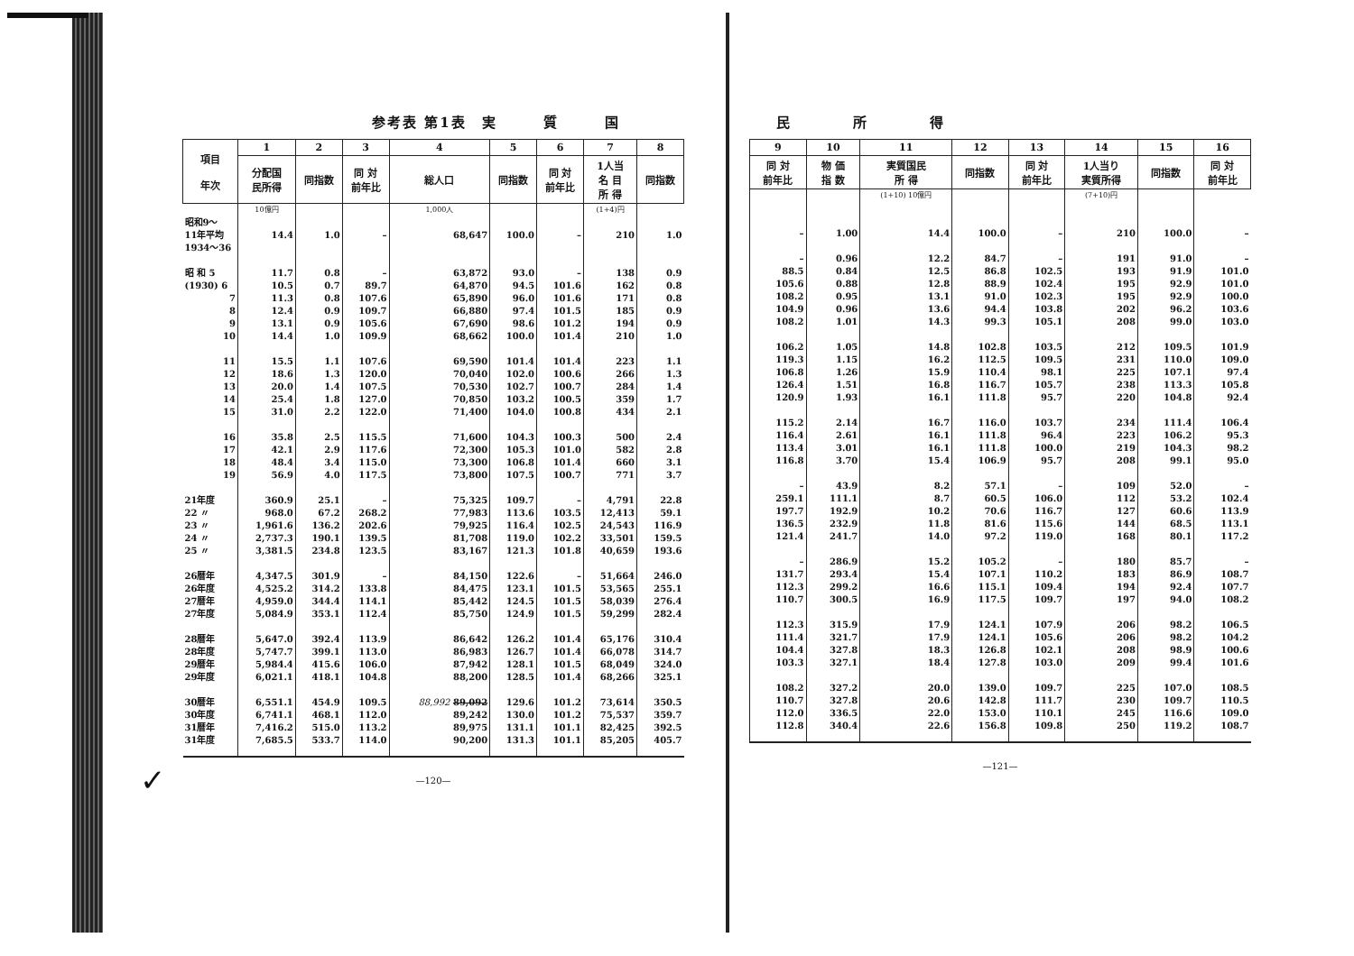✓
参考表 第1表　実　　　質　　　国
| 項目 年次 | 1 | 2 | 3 | 4 | 5 | 6 | 7 | 8 |
| --- | --- | --- | --- | --- | --- | --- | --- | --- |
| | 分配国 民所得 | 同指数 | 同 対 前年比 | 総人口 | 同指数 | 同 対 前年比 | 1人当 名 目 所 得 | 同指数 |
| | 10億円 | | | 1,000人 | | | (1+4)円 | |
| 昭和9～ 11年平均 1934～36 | 14.4 | 1.0 | – | 68,647 | 100.0 | – | 210 | 1.0 |
| 昭 和 5 | 11.7 | 0.8 | – | 63,872 | 93.0 | – | 138 | 0.9 |
| (1930) 6 | 10.5 | 0.7 | 89.7 | 64,870 | 94.5 | 101.6 | 162 | 0.8 |
| 7 | 11.3 | 0.8 | 107.6 | 65,890 | 96.0 | 101.6 | 171 | 0.8 |
| 8 | 12.4 | 0.9 | 109.7 | 66,880 | 97.4 | 101.5 | 185 | 0.9 |
| 9 | 13.1 | 0.9 | 105.6 | 67,690 | 98.6 | 101.2 | 194 | 0.9 |
| 10 | 14.4 | 1.0 | 109.9 | 68,662 | 100.0 | 101.4 | 210 | 1.0 |
| 11 | 15.5 | 1.1 | 107.6 | 69,590 | 101.4 | 101.4 | 223 | 1.1 |
| 12 | 18.6 | 1.3 | 120.0 | 70,040 | 102.0 | 100.6 | 266 | 1.3 |
| 13 | 20.0 | 1.4 | 107.5 | 70,530 | 102.7 | 100.7 | 284 | 1.4 |
| 14 | 25.4 | 1.8 | 127.0 | 70,850 | 103.2 | 100.5 | 359 | 1.7 |
| 15 | 31.0 | 2.2 | 122.0 | 71,400 | 104.0 | 100.8 | 434 | 2.1 |
| 16 | 35.8 | 2.5 | 115.5 | 71,600 | 104.3 | 100.3 | 500 | 2.4 |
| 17 | 42.1 | 2.9 | 117.6 | 72,300 | 105.3 | 101.0 | 582 | 2.8 |
| 18 | 48.4 | 3.4 | 115.0 | 73,300 | 106.8 | 101.4 | 660 | 3.1 |
| 19 | 56.9 | 4.0 | 117.5 | 73,800 | 107.5 | 100.7 | 771 | 3.7 |
| 21年度 | 360.9 | 25.1 | – | 75,325 | 109.7 | – | 4,791 | 22.8 |
| 22 〃 | 968.0 | 67.2 | 268.2 | 77,983 | 113.6 | 103.5 | 12,413 | 59.1 |
| 23 〃 | 1,961.6 | 136.2 | 202.6 | 79,925 | 116.4 | 102.5 | 24,543 | 116.9 |
| 24 〃 | 2,737.3 | 190.1 | 139.5 | 81,708 | 119.0 | 102.2 | 33,501 | 159.5 |
| 25 〃 | 3,381.5 | 234.8 | 123.5 | 83,167 | 121.3 | 101.8 | 40,659 | 193.6 |
| 26暦年 | 4,347.5 | 301.9 | – | 84,150 | 122.6 | – | 51,664 | 246.0 |
| 26年度 | 4,525.2 | 314.2 | 133.8 | 84,475 | 123.1 | 101.5 | 53,565 | 255.1 |
| 27暦年 | 4,959.0 | 344.4 | 114.1 | 85,442 | 124.5 | 101.5 | 58,039 | 276.4 |
| 27年度 | 5,084.9 | 353.1 | 112.4 | 85,750 | 124.9 | 101.5 | 59,299 | 282.4 |
| 28暦年 | 5,647.0 | 392.4 | 113.9 | 86,642 | 126.2 | 101.4 | 65,176 | 310.4 |
| 28年度 | 5,747.7 | 399.1 | 113.0 | 86,983 | 126.7 | 101.4 | 66,078 | 314.7 |
| 29暦年 | 5,984.4 | 415.6 | 106.0 | 87,942 | 128.1 | 101.5 | 68,049 | 324.0 |
| 29年度 | 6,021.1 | 418.1 | 104.8 | 88,200 | 128.5 | 101.4 | 68,266 | 325.1 |
| 30暦年 | 6,551.1 | 454.9 | 109.5 | 88,992 89,092 | 129.6 | 101.2 | 73,614 | 350.5 |
| 30年度 | 6,741.1 | 468.1 | 112.0 | 89,242 | 130.0 | 101.2 | 75,537 | 359.7 |
| 31暦年 | 7,416.2 | 515.0 | 113.2 | 89,975 | 131.1 | 101.1 | 82,425 | 392.5 |
| 31年度 | 7,685.5 | 533.7 | 114.0 | 90,200 | 131.3 | 101.1 | 85,205 | 405.7 |
—120—
民　　　　所　　　　得
| 9 | 10 | 11 | 12 | 13 | 14 | 15 | 16 |
| --- | --- | --- | --- | --- | --- | --- | --- |
| 同 対 前年比 | 物 価 指 数 | 実質国民 所 得 | 同指数 | 同 対 前年比 | 1人当り 実質所得 | 同指数 | 同 対 前年比 |
| | | (1+10) 10億円 | | | (7+10)円 | | |
| – | 1.00 | 14.4 | 100.0 | – | 210 | 100.0 | – |
| – | 0.96 | 12.2 | 84.7 | – | 191 | 91.0 | – |
| 88.5 | 0.84 | 12.5 | 86.8 | 102.5 | 193 | 91.9 | 101.0 |
| 105.6 | 0.88 | 12.8 | 88.9 | 102.4 | 195 | 92.9 | 101.0 |
| 108.2 | 0.95 | 13.1 | 91.0 | 102.3 | 195 | 92.9 | 100.0 |
| 104.9 | 0.96 | 13.6 | 94.4 | 103.8 | 202 | 96.2 | 103.6 |
| 108.2 | 1.01 | 14.3 | 99.3 | 105.1 | 208 | 99.0 | 103.0 |
| 106.2 | 1.05 | 14.8 | 102.8 | 103.5 | 212 | 109.5 | 101.9 |
| 119.3 | 1.15 | 16.2 | 112.5 | 109.5 | 231 | 110.0 | 109.0 |
| 106.8 | 1.26 | 15.9 | 110.4 | 98.1 | 225 | 107.1 | 97.4 |
| 126.4 | 1.51 | 16.8 | 116.7 | 105.7 | 238 | 113.3 | 105.8 |
| 120.9 | 1.93 | 16.1 | 111.8 | 95.7 | 220 | 104.8 | 92.4 |
| 115.2 | 2.14 | 16.7 | 116.0 | 103.7 | 234 | 111.4 | 106.4 |
| 116.4 | 2.61 | 16.1 | 111.8 | 96.4 | 223 | 106.2 | 95.3 |
| 113.4 | 3.01 | 16.1 | 111.8 | 100.0 | 219 | 104.3 | 98.2 |
| 116.8 | 3.70 | 15.4 | 106.9 | 95.7 | 208 | 99.1 | 95.0 |
| – | 43.9 | 8.2 | 57.1 | – | 109 | 52.0 | – |
| 259.1 | 111.1 | 8.7 | 60.5 | 106.0 | 112 | 53.2 | 102.4 |
| 197.7 | 192.9 | 10.2 | 70.6 | 116.7 | 127 | 60.6 | 113.9 |
| 136.5 | 232.9 | 11.8 | 81.6 | 115.6 | 144 | 68.5 | 113.1 |
| 121.4 | 241.7 | 14.0 | 97.2 | 119.0 | 168 | 80.1 | 117.2 |
| – | 286.9 | 15.2 | 105.2 | – | 180 | 85.7 | – |
| 131.7 | 293.4 | 15.4 | 107.1 | 110.2 | 183 | 86.9 | 108.7 |
| 112.3 | 299.2 | 16.6 | 115.1 | 109.4 | 194 | 92.4 | 107.7 |
| 110.7 | 300.5 | 16.9 | 117.5 | 109.7 | 197 | 94.0 | 108.2 |
| 112.3 | 315.9 | 17.9 | 124.1 | 107.9 | 206 | 98.2 | 106.5 |
| 111.4 | 321.7 | 17.9 | 124.1 | 105.6 | 206 | 98.2 | 104.2 |
| 104.4 | 327.8 | 18.3 | 126.8 | 102.1 | 208 | 98.9 | 100.6 |
| 103.3 | 327.1 | 18.4 | 127.8 | 103.0 | 209 | 99.4 | 101.6 |
| 108.2 | 327.2 | 20.0 | 139.0 | 109.7 | 225 | 107.0 | 108.5 |
| 110.7 | 327.8 | 20.6 | 142.8 | 111.7 | 230 | 109.7 | 110.5 |
| 112.0 | 336.5 | 22.0 | 153.0 | 110.1 | 245 | 116.6 | 109.0 |
| 112.8 | 340.4 | 22.6 | 156.8 | 109.8 | 250 | 119.2 | 108.7 |
—121—